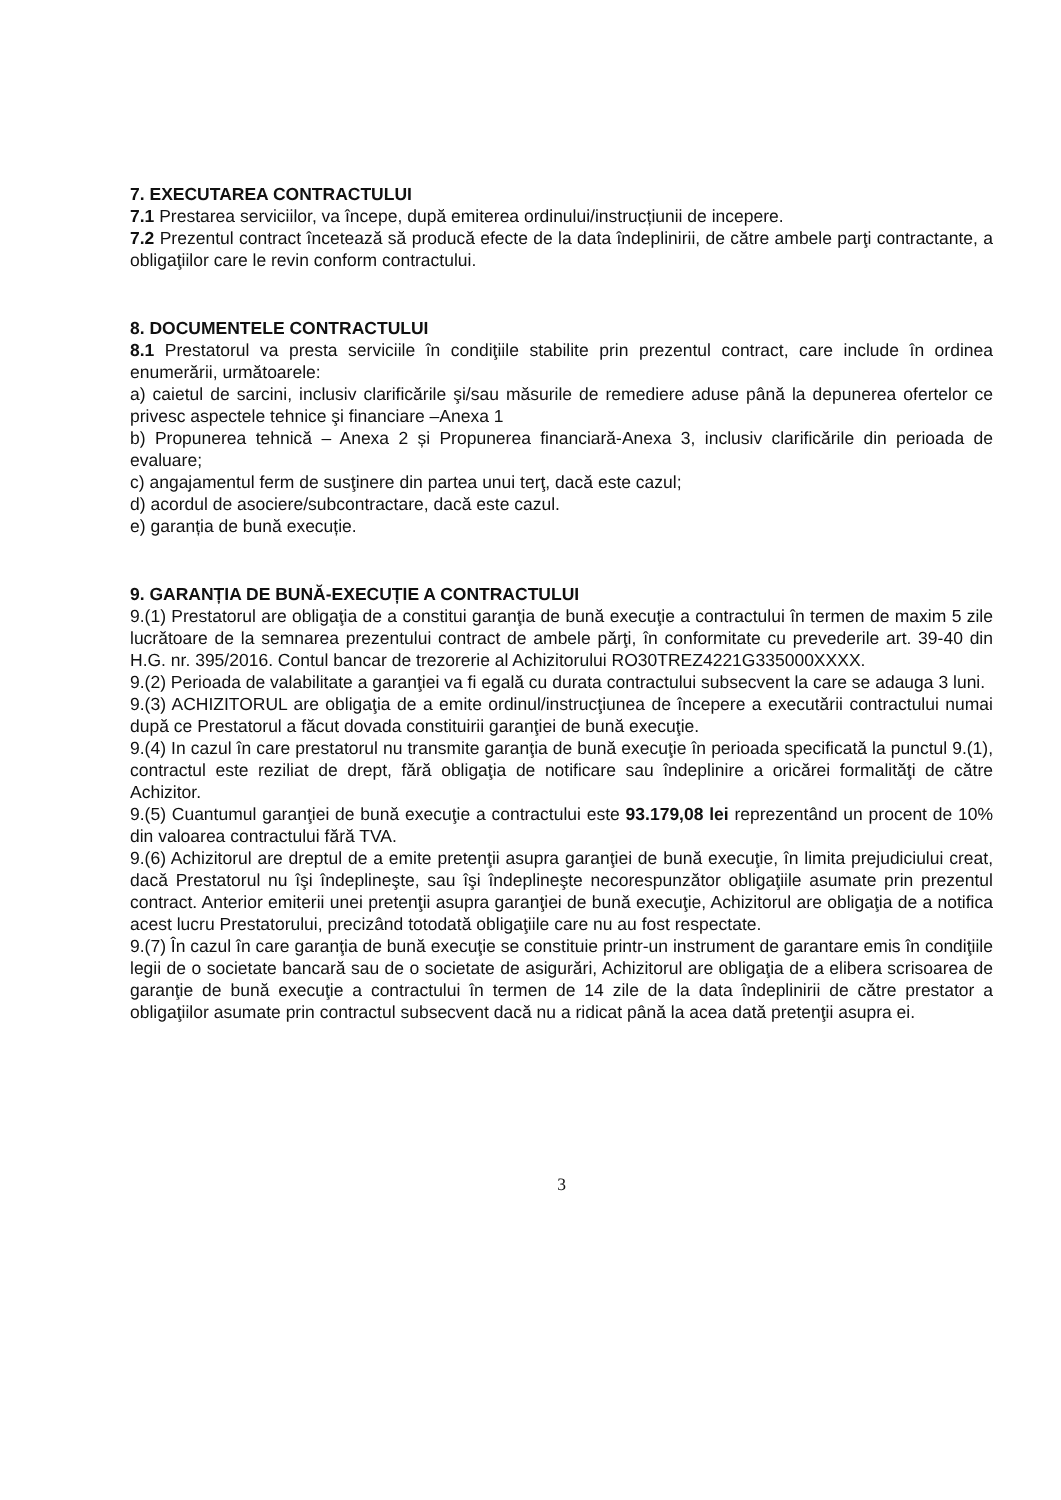7. EXECUTAREA CONTRACTULUI
7.1 Prestarea serviciilor, va începe, după emiterea ordinului/instrucțiunii de incepere.
7.2 Prezentul contract încetează să producă efecte de la data îndeplinirii, de către ambele parţi contractante, a obligaţiilor care le revin conform contractului.
8. DOCUMENTELE CONTRACTULUI
8.1 Prestatorul va presta serviciile în condiţiile stabilite prin prezentul contract, care include în ordinea enumerării, următoarele:
a) caietul de sarcini, inclusiv clarificările şi/sau măsurile de remediere aduse până la depunerea ofertelor ce privesc aspectele tehnice şi financiare –Anexa 1
b) Propunerea tehnică – Anexa 2 și Propunerea financiară-Anexa 3, inclusiv clarificările din perioada de evaluare;
c) angajamentul ferm de susţinere din partea unui terţ, dacă este cazul;
d) acordul de asociere/subcontractare, dacă este cazul.
e) garanția de bună execuție.
9. GARANȚIA DE BUNĂ-EXECUȚIE A CONTRACTULUI
9.(1) Prestatorul are obligaţia de a constitui garanţia de bună execuţie a contractului în termen de maxim 5 zile lucrătoare de la semnarea prezentului contract de ambele părţi, în conformitate cu prevederile art. 39-40 din H.G. nr. 395/2016. Contul bancar de trezorerie al Achizitorului RO30TREZ4221G335000XXXX.
9.(2) Perioada de valabilitate a garanţiei va fi egală cu durata contractului subsecvent la care se adauga 3 luni.
9.(3) ACHIZITORUL are obligaţia de a emite ordinul/instrucţiunea de începere a executării contractului numai după ce Prestatorul a făcut dovada constituirii garanţiei de bună execuţie.
9.(4) In cazul în care prestatorul nu transmite garanţia de bună execuţie în perioada specificată la punctul 9.(1), contractul este reziliat de drept, fără obligaţia de notificare sau îndeplinire a oricărei formalităţi de către Achizitor.
9.(5) Cuantumul garanţiei de bună execuţie a contractului este 93.179,08 lei reprezentând un procent de 10% din valoarea contractului fără TVA.
9.(6) Achizitorul are dreptul de a emite pretenţii asupra garanţiei de bună execuţie, în limita prejudiciului creat, dacă Prestatorul nu îşi îndeplineşte, sau îşi îndeplineşte necorespunzător obligaţiile asumate prin prezentul contract. Anterior emiterii unei pretenţii asupra garanţiei de bună execuţie, Achizitorul are obligaţia de a notifica acest lucru Prestatorului, precizând totodată obligaţiile care nu au fost respectate.
9.(7) În cazul în care garanţia de bună execuţie se constituie printr-un instrument de garantare emis în condiţiile legii de o societate bancară sau de o societate de asigurări, Achizitorul are obligaţia de a elibera scrisoarea de garanţie de bună execuţie a contractului în termen de 14 zile de la data îndeplinirii de către prestator a obligaţiilor asumate prin contractul subsecvent dacă nu a ridicat până la acea dată pretenţii asupra ei.
3